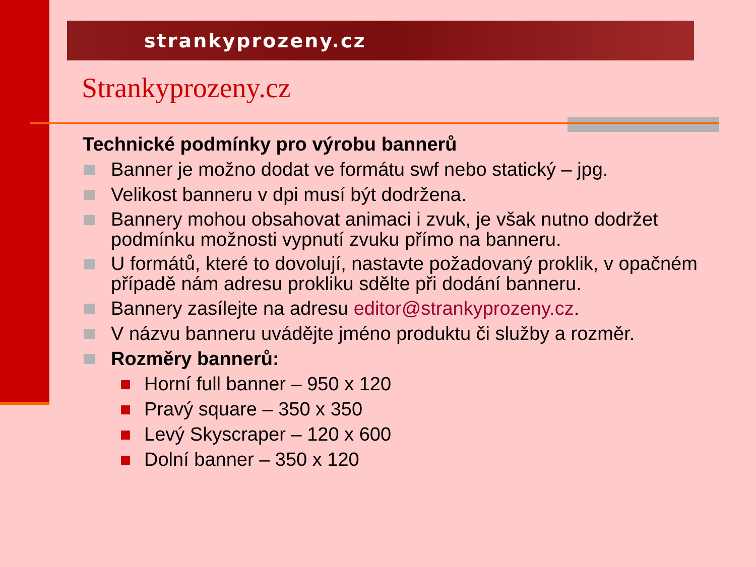strankyprozeny.cz
Strankyprozeny.cz
Technické podmínky pro výrobu bannerů
Banner je možno dodat ve formátu swf nebo statický – jpg.
Velikost banneru v dpi musí být dodržena.
Bannery mohou obsahovat animaci i zvuk, je však nutno dodržet podmínku možnosti vypnutí zvuku přímo na banneru.
U formátů, které to dovolují, nastavte požadovaný proklik, v opačném případě nám adresu prokliku sdělte při dodání banneru.
Bannery zasílejte na adresu editor@strankyprozeny.cz.
V názvu banneru uvádějte jméno produktu či služby a rozměr.
Rozměry bannerů:
Horní full banner – 950 x 120
Pravý square – 350 x 350
Levý Skyscraper – 120 x 600
Dolní banner – 350 x 120